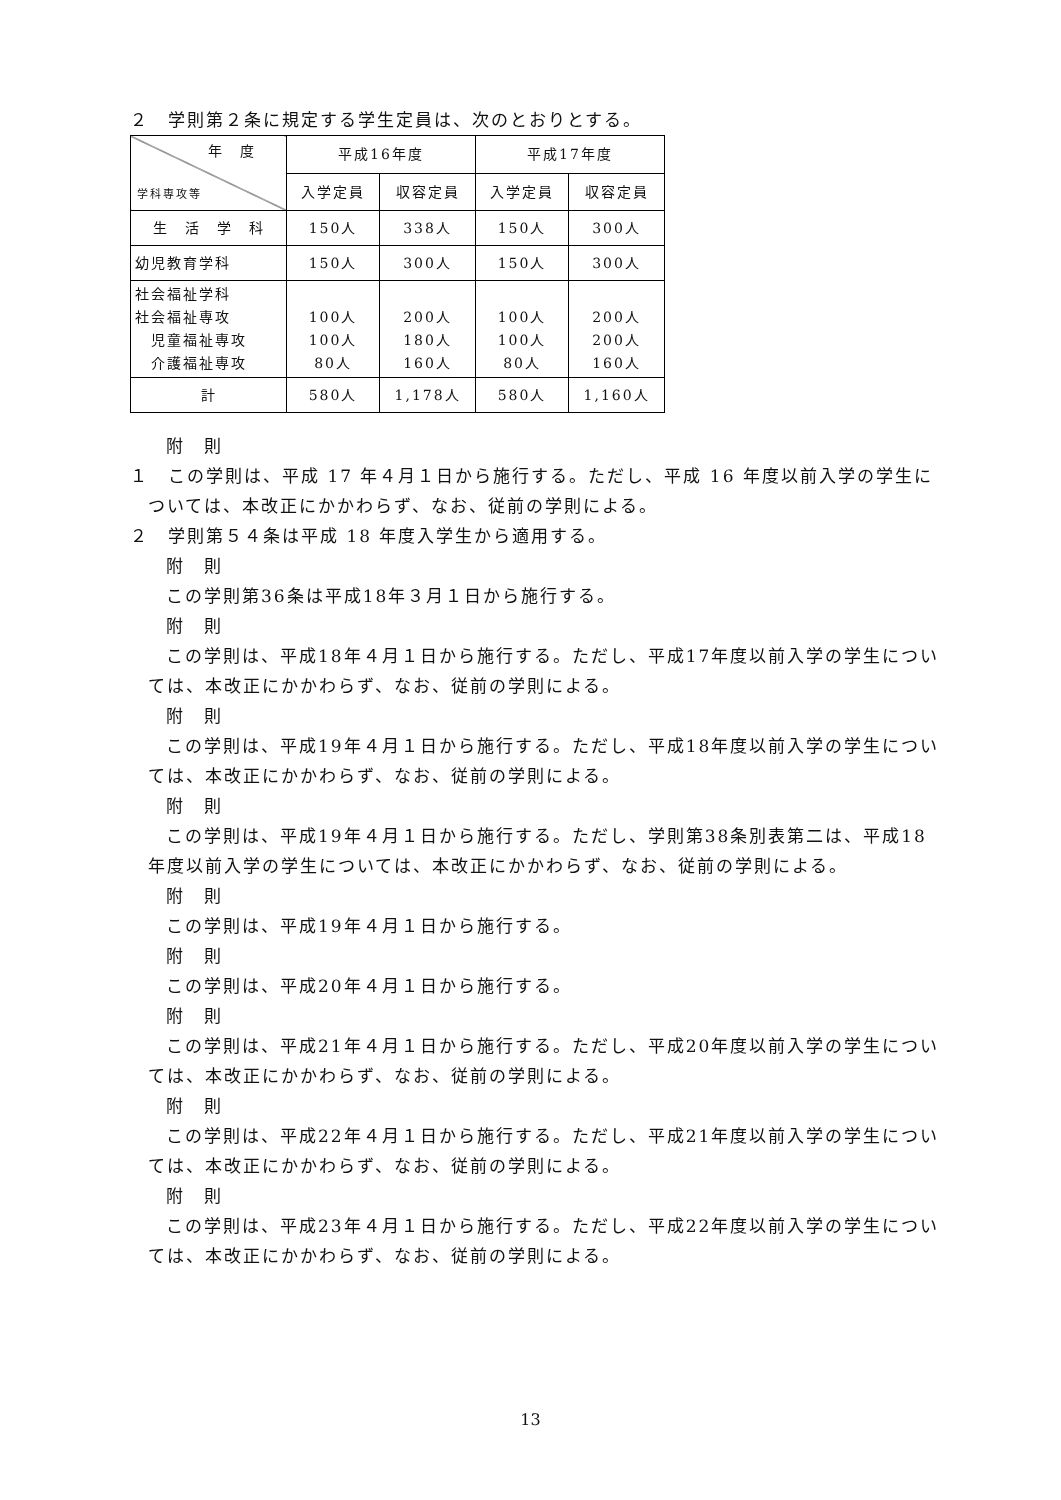２　学則第２条に規定する学生定員は、次のとおりとする。
| 年 度 学科専攻等 | 平成16年度 | | 平成17年度 | |
| --- | --- | --- | --- | --- |
| | 入学定員 | 収容定員 | 入学定員 | 収容定員 |
| 生 活 学 科 | 150人 | 338人 | 150人 | 300人 |
| 幼児教育学科 | 150人 | 300人 | 150人 | 300人 |
| 社会福祉学科 社会福祉専攻 児童福祉専攻 介護福祉専攻 | 100人 100人 80人 | 200人 180人 160人 | 100人 100人 80人 | 200人 200人 160人 |
| 計 | 580人 | 1,178人 | 580人 | 1,160人 |
附　則
１　この学則は、平成 17 年４月１日から施行する。ただし、平成 16 年度以前入学の学生については、本改正にかかわらず、なお、従前の学則による。
２　学則第５４条は平成 18 年度入学生から適用する。
附　則
この学則第36条は平成18年３月１日から施行する。
附　則
この学則は、平成18年４月１日から施行する。ただし、平成17年度以前入学の学生については、本改正にかかわらず、なお、従前の学則による。
附　則
この学則は、平成19年４月１日から施行する。ただし、平成18年度以前入学の学生については、本改正にかかわらず、なお、従前の学則による。
附　則
この学則は、平成19年４月１日から施行する。ただし、学則第38条別表第二は、平成18年度以前入学の学生については、本改正にかかわらず、なお、従前の学則による。
附　則
この学則は、平成19年４月１日から施行する。
附　則
この学則は、平成20年４月１日から施行する。
附　則
この学則は、平成21年４月１日から施行する。ただし、平成20年度以前入学の学生については、本改正にかかわらず、なお、従前の学則による。
附　則
この学則は、平成22年４月１日から施行する。ただし、平成21年度以前入学の学生については、本改正にかかわらず、なお、従前の学則による。
附　則
この学則は、平成23年４月１日から施行する。ただし、平成22年度以前入学の学生については、本改正にかかわらず、なお、従前の学則による。
13